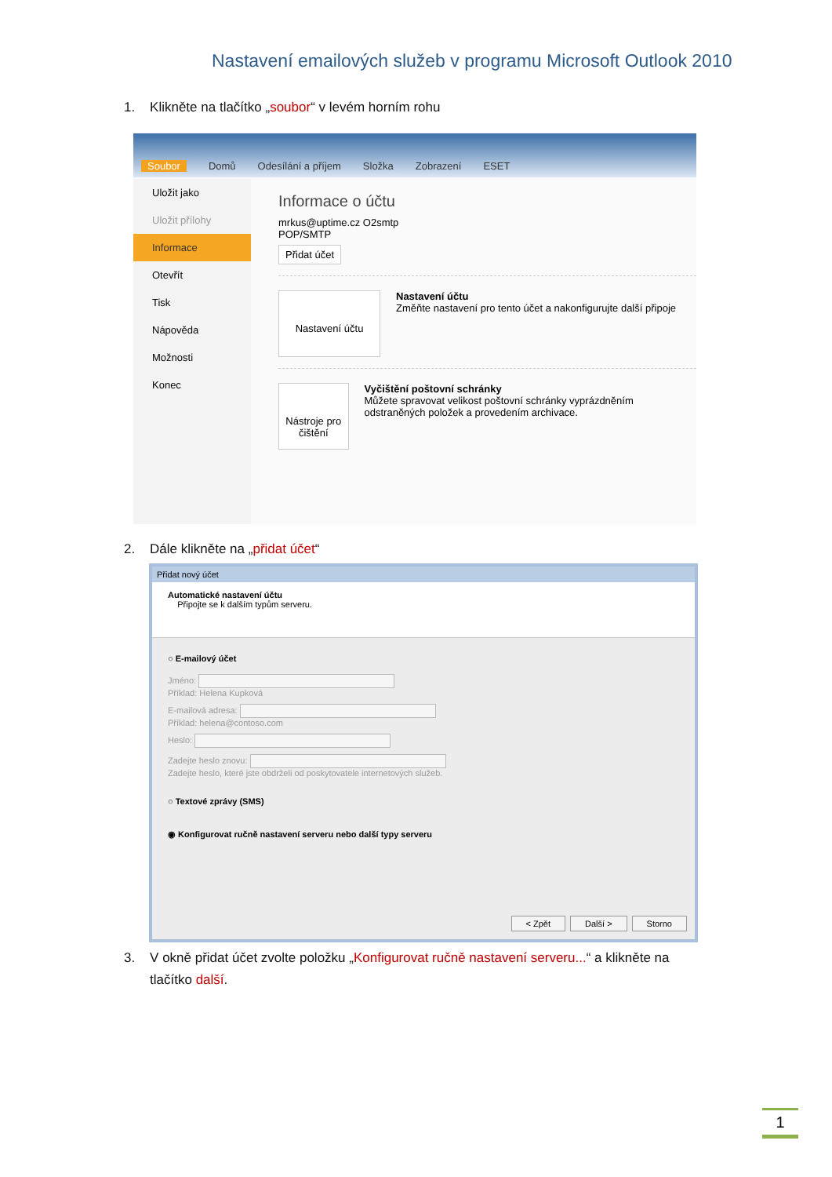Nastavení emailových služeb v programu Microsoft Outlook 2010
1. Klikněte na tlačítko „soubor“ v levém horním rohu
Soubor Domů Odesílání a příjem Složka Zobrazení ESET
Uložit jako
Uložit přílohy
Informace
Otevřít
Tisk
Nápověda
Možnosti
Konec
Informace o účtu
mrkus@uptime.cz O2smtp
POP/SMTP
Přidat účet
Nastavení účtu
Nastavení účtu
Změňte nastavení pro tento účet a nakonfigurujte další připoje
Nástroje pro čištění
Vyčištění poštovní schránky
Můžete spravovat velikost poštovní schránky vyprázdněním odstraněných položek a provedením archivace.
2. Dále klikněte na „přidat účet“
Přidat nový účet
Automatické nastavení účtu
Připojte se k dalším typům serveru.
○ E-mailový účet
Jméno:
Příklad: Helena Kupková
E-mailová adresa:
Příklad: helena@contoso.com
Heslo:
Zadejte heslo znovu:
Zadejte heslo, které jste obdrželi od poskytovatele internetových služeb.
○ Textové zprávy (SMS)
◉ Konfigurovat ručně nastavení serveru nebo další typy serveru
< Zpět Další > Storno
3. V okně přidat účet zvolte položku „Konfigurovat ručně nastavení serveru...“ a klikněte na
tlačítko další.
1